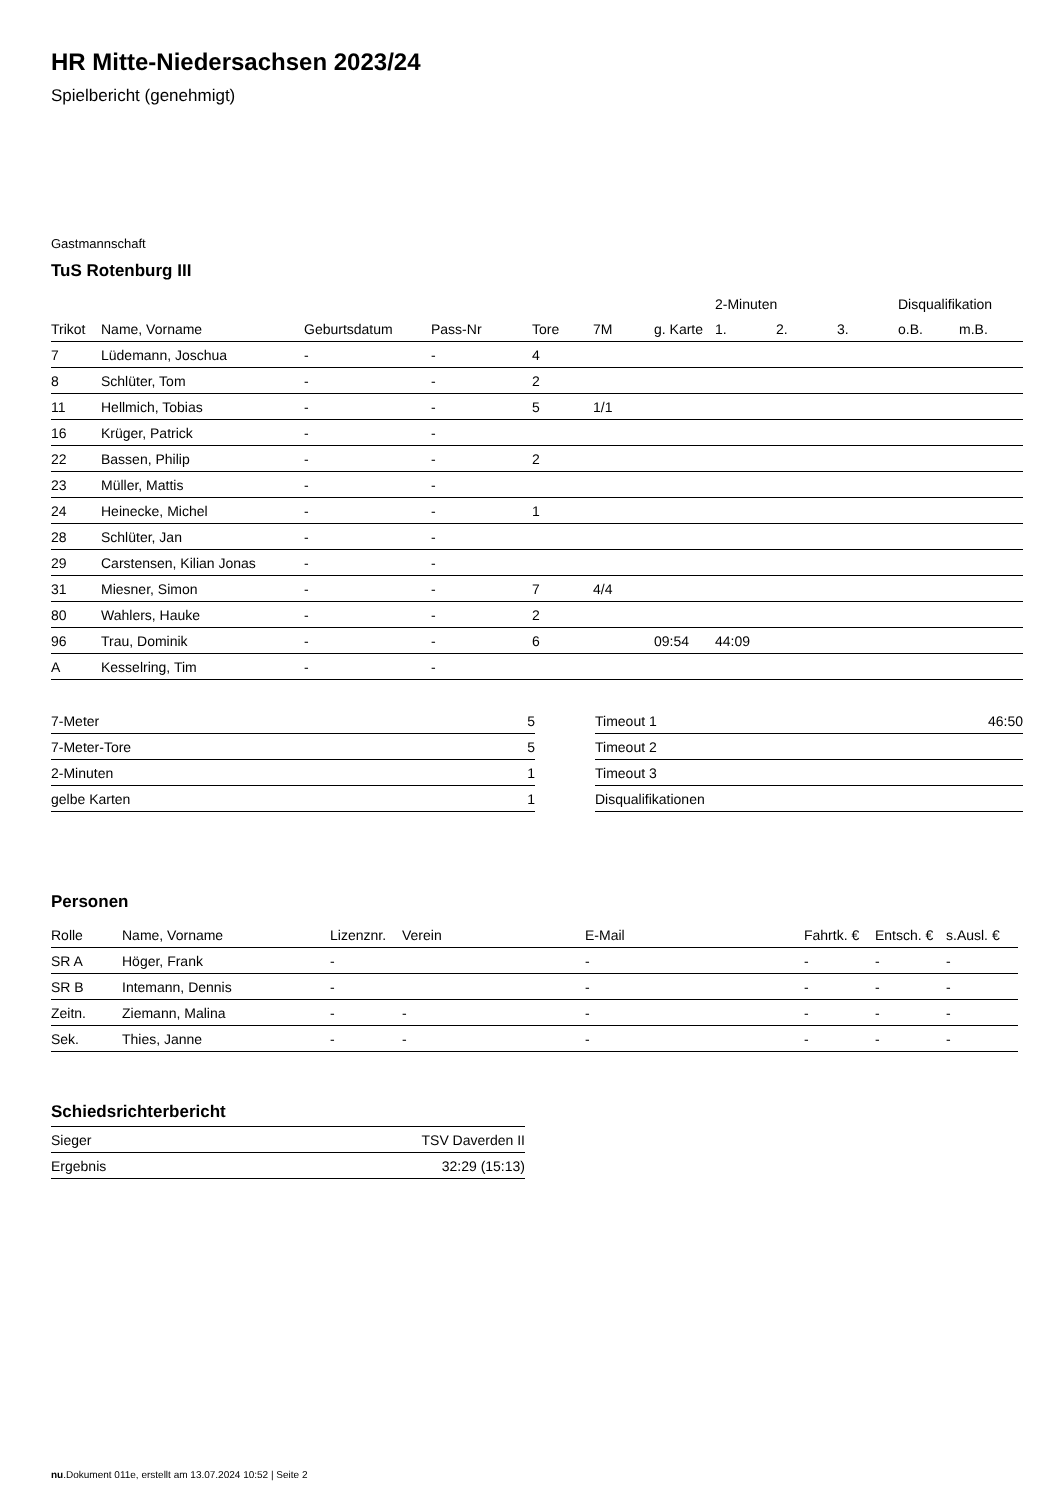HR Mitte-Niedersachsen 2023/24
Spielbericht (genehmigt)
Gastmannschaft
TuS Rotenburg III
| | | | | | | | 2-Minuten | | | Disqualifikation | |
| --- | --- | --- | --- | --- | --- | --- | --- | --- | --- | --- | --- |
| Trikot | Name, Vorname | Geburtsdatum | Pass-Nr | Tore | 7M | g. Karte | 1. | 2. | 3. | o.B. | m.B. |
| 7 | Lüdemann, Joschua | - | - | 4 | | | | | | | |
| 8 | Schlüter, Tom | - | - | 2 | | | | | | | |
| 11 | Hellmich, Tobias | - | - | 5 | 1/1 | | | | | | |
| 16 | Krüger, Patrick | - | - | | | | | | | | |
| 22 | Bassen, Philip | - | - | 2 | | | | | | | |
| 23 | Müller, Mattis | - | - | | | | | | | | |
| 24 | Heinecke, Michel | - | - | 1 | | | | | | | |
| 28 | Schlüter, Jan | - | - | | | | | | | | |
| 29 | Carstensen, Kilian Jonas | - | - | | | | | | | | |
| 31 | Miesner, Simon | - | - | 7 | 4/4 | | | | | | |
| 80 | Wahlers, Hauke | - | - | 2 | | | | | | | |
| 96 | Trau, Dominik | - | - | 6 | | 09:54 | 44:09 | | | | |
| A | Kesselring, Tim | - | - | | | | | | | | |
| 7-Meter | 5 |
| 7-Meter-Tore | 5 |
| 2-Minuten | 1 |
| gelbe Karten | 1 |
| Timeout 1 | 46:50 |
| Timeout 2 | |
| Timeout 3 | |
| Disqualifikationen | |
Personen
| Rolle | Name, Vorname | Lizenznr. | Verein | E-Mail | Fahrtk. € | Entsch. € | s.Ausl. € |
| --- | --- | --- | --- | --- | --- | --- | --- |
| SR A | Höger, Frank | - | | - | - | - | - |
| SR B | Intemann, Dennis | - | | - | - | - | - |
| Zeitn. | Ziemann, Malina | - | - | - | - | - | - |
| Sek. | Thies, Janne | - | - | - | - | - | - |
Schiedsrichterbericht
| Sieger | TSV Daverden II |
| Ergebnis | 32:29 (15:13) |
nu.Dokument 011e, erstellt am 13.07.2024 10:52 | Seite 2